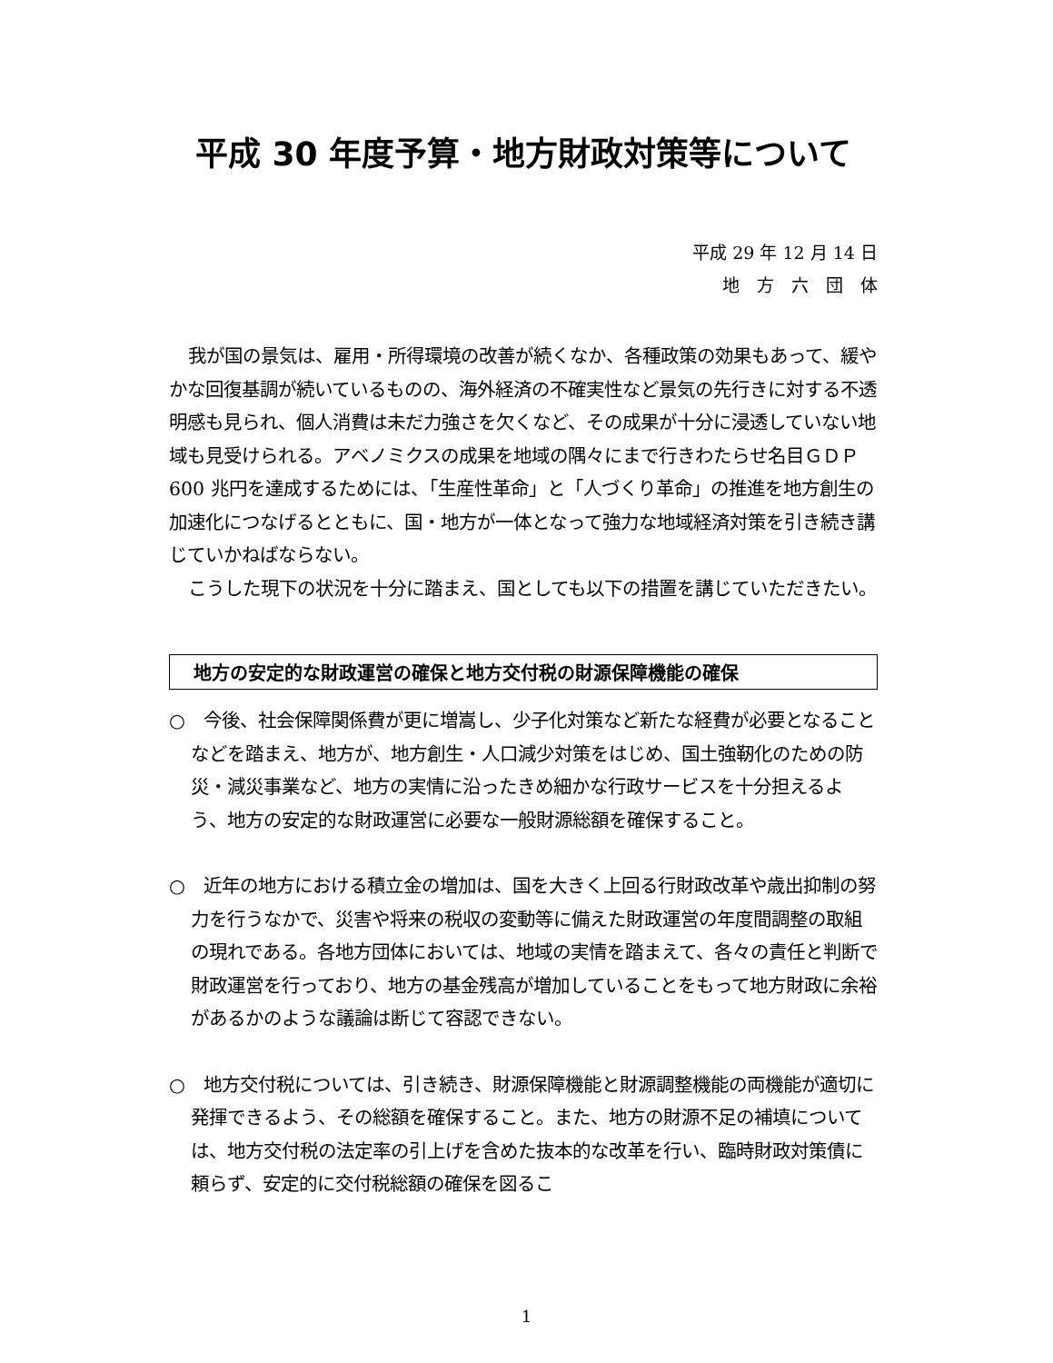平成 30 年度予算・地方財政対策等について
平成 29 年 12 月 14 日
地　方　六　団　体
我が国の景気は、雇用・所得環境の改善が続くなか、各種政策の効果もあって、緩やかな回復基調が続いているものの、海外経済の不確実性など景気の先行きに対する不透明感も見られ、個人消費は未だ力強さを欠くなど、その成果が十分に浸透していない地域も見受けられる。アベノミクスの成果を地域の隅々にまで行きわたらせ名目ＧＤＰ600 兆円を達成するためには、「生産性革命」と「人づくり革命」の推進を地方創生の加速化につなげるとともに、国・地方が一体となって強力な地域経済対策を引き続き講じていかねばならない。
こうした現下の状況を十分に踏まえ、国としても以下の措置を講じていただきたい。
地方の安定的な財政運営の確保と地方交付税の財源保障機能の確保
○　今後、社会保障関係費が更に増嵩し、少子化対策など新たな経費が必要となることなどを踏まえ、地方が、地方創生・人口減少対策をはじめ、国土強靭化のための防災・減災事業など、地方の実情に沿ったきめ細かな行政サービスを十分担えるよう、地方の安定的な財政運営に必要な一般財源総額を確保すること。
○　近年の地方における積立金の増加は、国を大きく上回る行財政改革や歳出抑制の努力を行うなかで、災害や将来の税収の変動等に備えた財政運営の年度間調整の取組の現れである。各地方団体においては、地域の実情を踏まえて、各々の責任と判断で財政運営を行っており、地方の基金残高が増加していることをもって地方財政に余裕があるかのような議論は断じて容認できない。
○　地方交付税については、引き続き、財源保障機能と財源調整機能の両機能が適切に発揮できるよう、その総額を確保すること。また、地方の財源不足の補填については、地方交付税の法定率の引上げを含めた抜本的な改革を行い、臨時財政対策債に頼らず、安定的に交付税総額の確保を図るこ
1